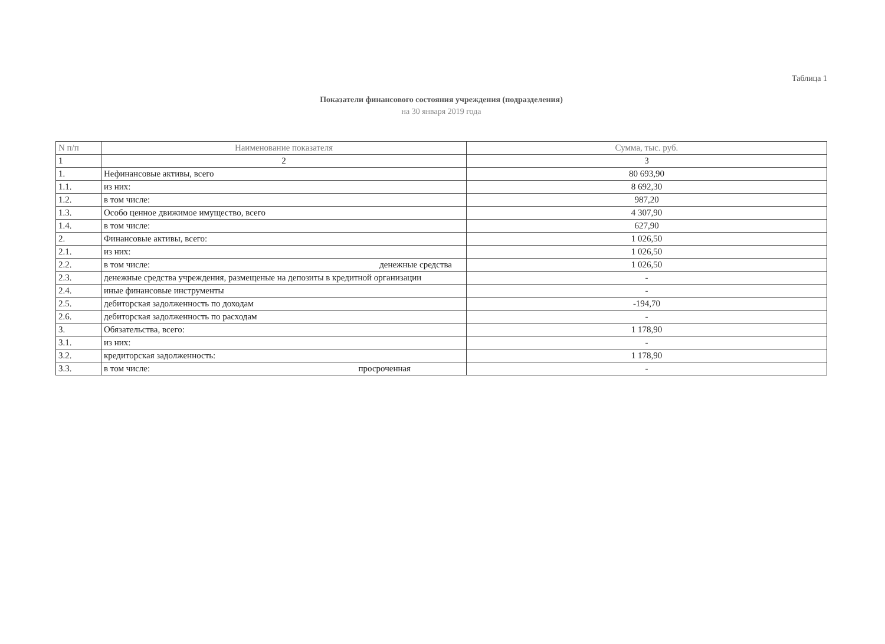Таблица 1
Показатели финансового состояния учреждения (подразделения)
на 30 января 2019 года
| N п/п | Наименование показателя | Сумма, тыс. руб. |
| --- | --- | --- |
| 1 | 2 | 3 |
| 1. | Нефинансовые активы, всего | 80 693,90 |
| 1.1. | из них: | 8 692,30 |
| 1.2. | в том числе: | 987,20 |
| 1.3. | Особо ценное движимое имущество, всего | 4 307,90 |
| 1.4. | в том числе: | 627,90 |
| 2. | Финансовые активы, всего: | 1 026,50 |
| 2.1. | из них: | 1 026,50 |
| 2.2. | в том числе: денежные средства | 1 026,50 |
| 2.3. | денежные средства учреждения, размещеные на депозиты в кредитной организации | - |
| 2.4. | иные финансовые инструменты | - |
| 2.5. | дебиторская задолженность по доходам | -194,70 |
| 2.6. | дебиторская задолженность по расходам | - |
| 3. | Обязательства, всего: | 1 178,90 |
| 3.1. | из них: | - |
| 3.2. | кредиторская задолженность: | 1 178,90 |
| 3.3. | в том числе: просроченная | - |